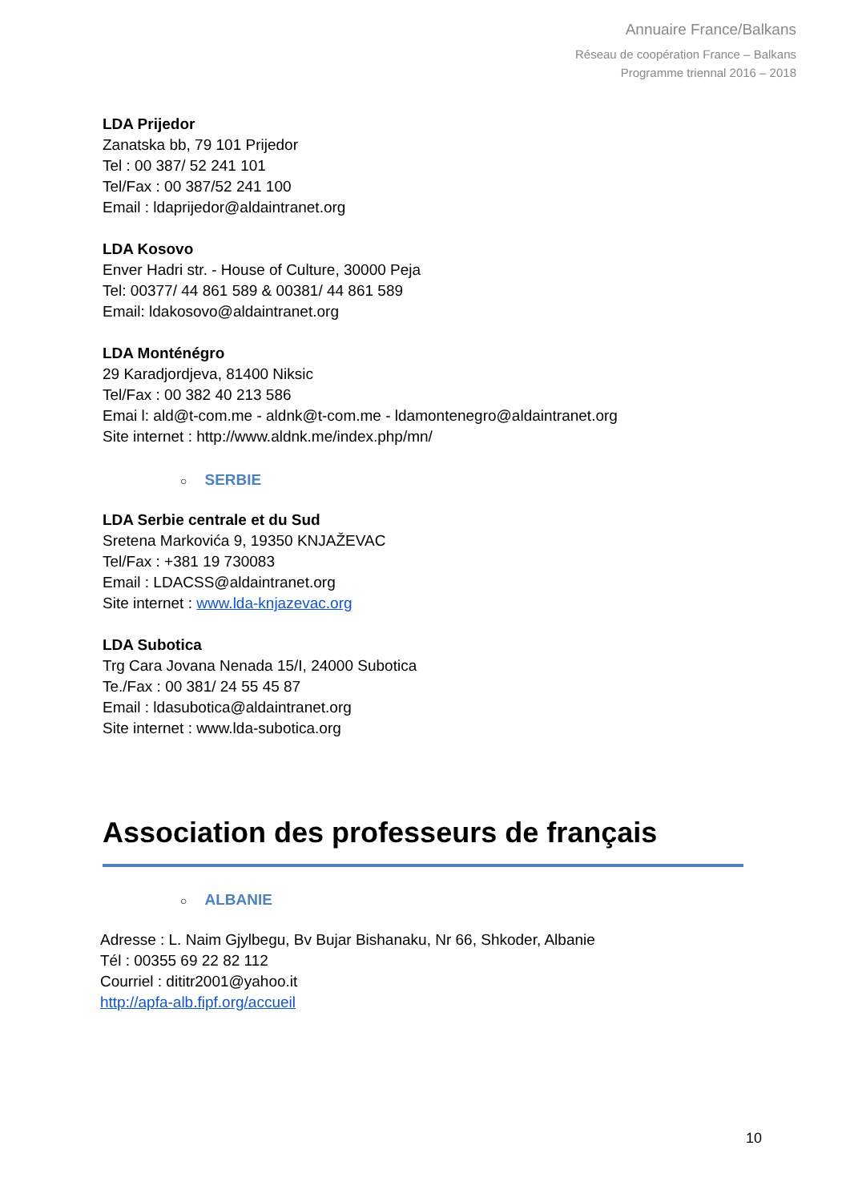Annuaire France/Balkans
Réseau de coopération France – Balkans
Programme triennal 2016 – 2018
LDA Prijedor
Zanatska bb, 79 101 Prijedor
Tel : 00 387/ 52 241 101
Tel/Fax : 00 387/52 241 100
Email : ldaprijedor@aldaintranet.org
LDA Kosovo
Enver Hadri str. - House of Culture, 30000 Peja
Tel: 00377/ 44 861 589 & 00381/ 44 861 589
Email: ldakosovo@aldaintranet.org
LDA Monténégro
29 Karadjordjeva, 81400 Niksic
Tel/Fax : 00 382 40 213 586
Emai l: ald@t-com.me - aldnk@t-com.me - ldamontenegro@aldaintranet.org
Site internet : http://www.aldnk.me/index.php/mn/
○ SERBIE
LDA Serbie centrale et du Sud
Sretena Markovića 9, 19350 KNJAŽEVAC
Tel/Fax : +381 19 730083
Email : LDACSS@aldaintranet.org
Site internet : www.lda-knjazevac.org
LDA Subotica
Trg Cara Jovana Nenada 15/I, 24000 Subotica
Te./Fax : 00 381/ 24 55 45 87
Email : ldasubotica@aldaintranet.org
Site internet : www.lda-subotica.org
Association des professeurs de français
○ ALBANIE
Adresse : L. Naim Gjylbegu, Bv Bujar Bishanaku, Nr 66, Shkoder, Albanie
Tél : 00355 69 22 82 112
Courriel : dititr2001@yahoo.it
http://apfa-alb.fipf.org/accueil
10